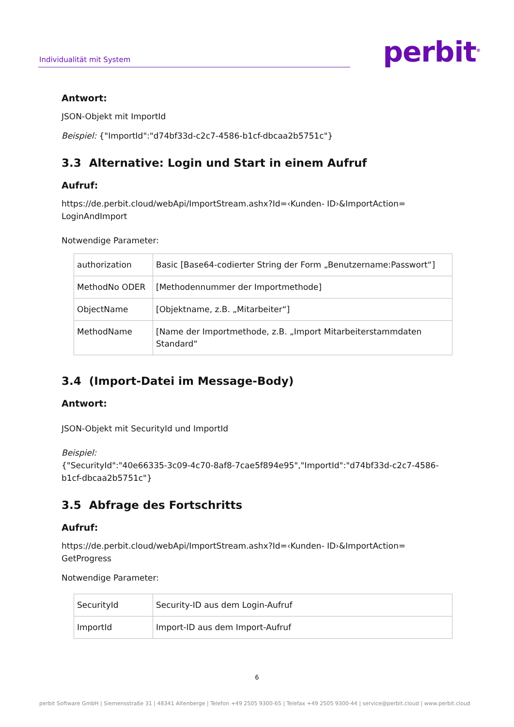Individualität mit System
perbit<sup>®</sup>
Antwort:
JSON-Objekt mit ImportId
Beispiel: {"ImportId":"d74bf33d-c2c7-4586-b1cf-dbcaa2b5751c"}
3.3 Alternative: Login und Start in einem Aufruf
Aufruf:
https://de.perbit.cloud/webApi/ImportStream.ashx?Id=‹Kunden- ID›&ImportAction=
LoginAndImport
Notwendige Parameter:
| authorization | Basic [Base64-codierter String der Form „Benutzername:Passwort“] |
| MethodNo ODER | [Methodennummer der Importmethode] |
| ObjectName | [Objektname, z.B. „Mitarbeiter“] |
| MethodName | [Name der Importmethode, z.B. „Import Mitarbeiterstammdaten Standard“ |
3.4 (Import-Datei im Message-Body)
Antwort:
JSON-Objekt mit SecurityId und ImportId
Beispiel:
{"SecurityId":"40e66335-3c09-4c70-8af8-7cae5f894e95","ImportId":"d74bf33d-c2c7-4586-b1cf-dbcaa2b5751c"}
3.5 Abfrage des Fortschritts
Aufruf:
https://de.perbit.cloud/webApi/ImportStream.ashx?Id=‹Kunden- ID›&ImportAction=
GetProgress
Notwendige Parameter:
| SecurityId | Security-ID aus dem Login-Aufruf |
| ImportId | Import-ID aus dem Import-Aufruf |
6
perbit Software GmbH | Siemensstraße 31 | 48341 Altenberge | Telefon +49 2505 9300-65 | Telefax +49 2505 9300-44 | service@perbit.cloud | www.perbit.cloud